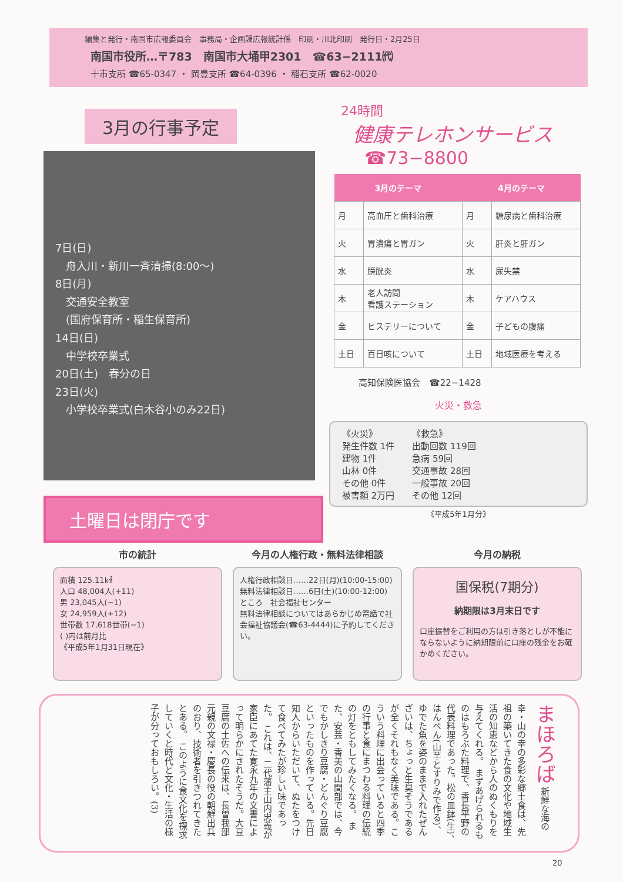編集と発行・南国市広報委員会　事務局・企画課広報統計係　印刷・川北印刷　発行日・2月25日
南国市役所…〒783　南国市大埇甲2301　☎63−2111㈹
十市支所 ☎65-0347 ・ 岡豊支所 ☎64-0396 ・ 稲石支所 ☎62-0020
3月の行事予定
7日(日)
　舟入川・新川一斉清掃(8:00〜)
8日(月)
　交通安全教室
　(国府保育所・稲生保育所)
14日(日)
　中学校卒業式
20日(土)　春分の日
23日(火)
　小学校卒業式(白木谷小のみ22日)
土曜日は閉庁です
24時間
健康テレホンサービス
☎73−8800
| 3月のテーマ | | 4月のテーマ | |
| --- | --- | --- | --- |
| 月 | 高血圧と歯科治療 | 月 | 糖尿病と歯科治療 |
| 火 | 胃潰瘍と胃ガン | 火 | 肝炎と肝ガン |
| 水 | 膀胱炎 | 水 | 尿失禁 |
| 木 | 老人訪問 看護ステーション | 木 | ケアハウス |
| 金 | ヒステリーについて | 金 | 子どもの腹痛 |
| 土日 | 百日咳について | 土日 | 地域医療を考える |
高知保険医協会　☎22−1428
火災・救急
《火災》
発生件数 1件
建物 1件
山林 0件
その他 0件
被害額 2万円
《救急》
出動回数 119回
急病 59回
交通事故 28回
一般事故 20回
その他 12回
《平成5年1月分》
市の統計
面積 125.11㎢
人口 48,004人(+11)
男 23,045人(−1)
女 24,959人(+12)
世帯数 17,618世帯(−1)
( )内は前月比
《平成5年1月31日現在》
今月の人権行政・無料法律相談
人権行政相談日……22日(月)(10:00-15:00)
無料法律相談日……6日(土)(10:00-12:00)
ところ　社会福祉センター
無料法律相談についてはあらかじめ電話で社会福祉協議会(☎63-4444)に予約してください。
今月の納税
国保税(7期分)
納期限は3月末日です
口座振替をご利用の方は引き落としが不能にならないように納期限前に口座の残金をお確かめください。
まほろば 新鮮な海の幸・山の幸の多彩な郷土食は、先祖の築いてきた食の文化や地域生活の知恵などから人のぬくもりを与えてくれる。 まずあげられるものはもろぶた料理で、香長平野の代表料理であった。松の皿鉢(生)、はんぺん(山芋とすりみで作る)、ゆでた魚を姿のままで入れたぜんざいは、ちょっと生臭そうであるが全くそれもなく美味である。こういう料理に出会っていると四季の行事と食にまつわる料理の伝統の灯をともしてみたくなる。 また、安芸・香美の山間部では、今でもかしきり豆腐・どんぐり豆腐といったものを作っている。先日知人からいただいて、ぬたをつけて食べてみたが珍しい味であった。 これは、二代藩主山内忠義が家臣にあてた寛永九年の文書によって明らかにされたそうだ。大豆豆腐の土佐への伝来は、長曽我部元親の文禄・慶長の役の朝鮮出兵のおり、技術者を引きつれてきたとある。 このように食文化を探求していくと時代と文化・生活の様子が分っておもしろい。(3)
20